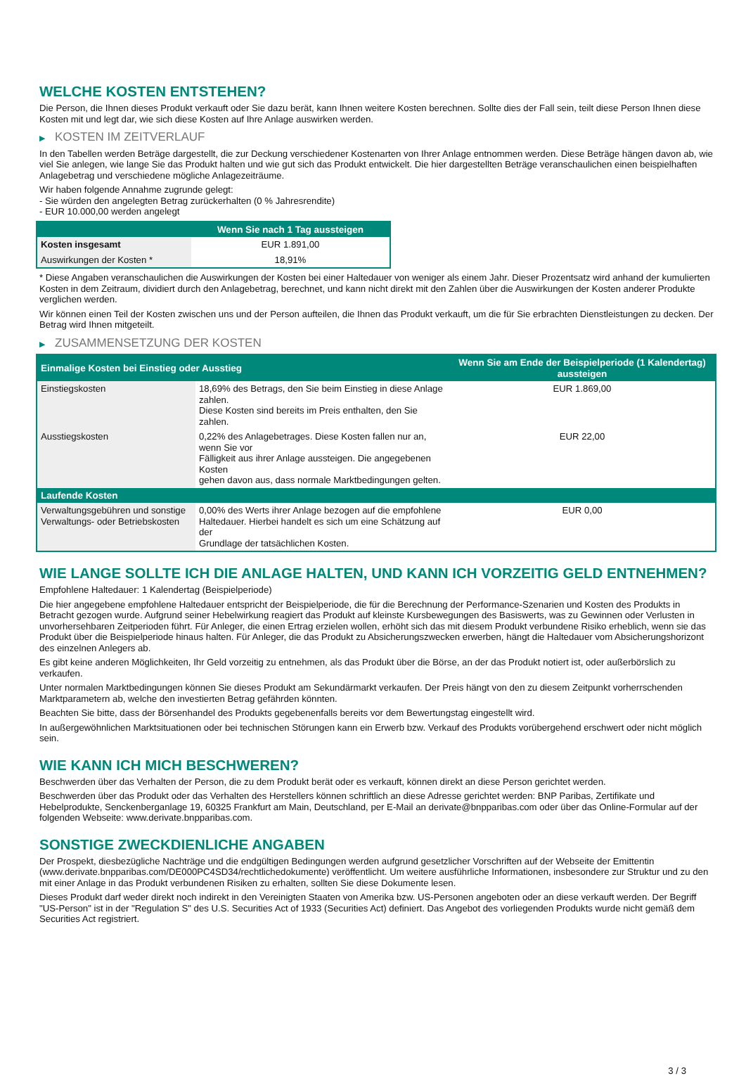WELCHE KOSTEN ENTSTEHEN?
Die Person, die Ihnen dieses Produkt verkauft oder Sie dazu berät, kann Ihnen weitere Kosten berechnen. Sollte dies der Fall sein, teilt diese Person Ihnen diese Kosten mit und legt dar, wie sich diese Kosten auf Ihre Anlage auswirken werden.
▶ KOSTEN IM ZEITVERLAUF
In den Tabellen werden Beträge dargestellt, die zur Deckung verschiedener Kostenarten von Ihrer Anlage entnommen werden. Diese Beträge hängen davon ab, wie viel Sie anlegen, wie lange Sie das Produkt halten und wie gut sich das Produkt entwickelt. Die hier dargestellten Beträge veranschaulichen einen beispielhaften Anlagebetrag und verschiedene mögliche Anlagezeiträume.
Wir haben folgende Annahme zugrunde gelegt:
- Sie würden den angelegten Betrag zurückerhalten (0 % Jahresrendite)
- EUR 10.000,00 werden angelegt
| | Wenn Sie nach 1 Tag aussteigen |
| --- | --- |
| Kosten insgesamt | EUR 1.891,00 |
| Auswirkungen der Kosten * | 18,91% |
* Diese Angaben veranschaulichen die Auswirkungen der Kosten bei einer Haltedauer von weniger als einem Jahr. Dieser Prozentsatz wird anhand der kumulierten Kosten in dem Zeitraum, dividiert durch den Anlagebetrag, berechnet, und kann nicht direkt mit den Zahlen über die Auswirkungen der Kosten anderer Produkte verglichen werden.
Wir können einen Teil der Kosten zwischen uns und der Person aufteilen, die Ihnen das Produkt verkauft, um die für Sie erbrachten Dienstleistungen zu decken. Der Betrag wird Ihnen mitgeteilt.
▶ ZUSAMMENSETZUNG DER KOSTEN
| Einmalige Kosten bei Einstieg oder Ausstieg | | Wenn Sie am Ende der Beispielperiode (1 Kalendertag) aussteigen |
| --- | --- | --- |
| Einstiegskosten | 18,69% des Betrags, den Sie beim Einstieg in diese Anlage zahlen. Diese Kosten sind bereits im Preis enthalten, den Sie zahlen. | EUR 1.869,00 |
| Ausstiegskosten | 0,22% des Anlagebetrages. Diese Kosten fallen nur an, wenn Sie vor Fälligkeit aus ihrer Anlage aussteigen. Die angegebenen Kosten gehen davon aus, dass normale Marktbedingungen gelten. | EUR 22,00 |
| Laufende Kosten | | |
| Verwaltungsgebühren und sonstige Verwaltungs- oder Betriebskosten | 0,00% des Werts ihrer Anlage bezogen auf die empfohlene Haltedauer. Hierbei handelt es sich um eine Schätzung auf der Grundlage der tatsächlichen Kosten. | EUR 0,00 |
WIE LANGE SOLLTE ICH DIE ANLAGE HALTEN, UND KANN ICH VORZEITIG GELD ENTNEHMEN?
Empfohlene Haltedauer: 1 Kalendertag (Beispielperiode)
Die hier angegebene empfohlene Haltedauer entspricht der Beispielperiode, die für die Berechnung der Performance-Szenarien und Kosten des Produkts in Betracht gezogen wurde. Aufgrund seiner Hebelwirkung reagiert das Produkt auf kleinste Kursbewegungen des Basiswerts, was zu Gewinnen oder Verlusten in unvorhersehbaren Zeitperioden führt. Für Anleger, die einen Ertrag erzielen wollen, erhöht sich das mit diesem Produkt verbundene Risiko erheblich, wenn sie das Produkt über die Beispielperiode hinaus halten. Für Anleger, die das Produkt zu Absicherungszwecken erwerben, hängt die Haltedauer vom Absicherungshorizont des einzelnen Anlegers ab.
Es gibt keine anderen Möglichkeiten, Ihr Geld vorzeitig zu entnehmen, als das Produkt über die Börse, an der das Produkt notiert ist, oder außerbörslich zu verkaufen.
Unter normalen Marktbedingungen können Sie dieses Produkt am Sekundärmarkt verkaufen. Der Preis hängt von den zu diesem Zeitpunkt vorherrschenden Marktparametern ab, welche den investierten Betrag gefährden könnten.
Beachten Sie bitte, dass der Börsenhandel des Produkts gegebenenfalls bereits vor dem Bewertungstag eingestellt wird.
In außergewöhnlichen Marktsituationen oder bei technischen Störungen kann ein Erwerb bzw. Verkauf des Produkts vorübergehend erschwert oder nicht möglich sein.
WIE KANN ICH MICH BESCHWEREN?
Beschwerden über das Verhalten der Person, die zu dem Produkt berät oder es verkauft, können direkt an diese Person gerichtet werden.
Beschwerden über das Produkt oder das Verhalten des Herstellers können schriftlich an diese Adresse gerichtet werden: BNP Paribas, Zertifikate und Hebelprodukte, Senckenberganlage 19, 60325 Frankfurt am Main, Deutschland, per E-Mail an derivate@bnpparibas.com oder über das Online-Formular auf der folgenden Webseite: www.derivate.bnpparibas.com.
SONSTIGE ZWECKDIENLICHE ANGABEN
Der Prospekt, diesbezügliche Nachträge und die endgültigen Bedingungen werden aufgrund gesetzlicher Vorschriften auf der Webseite der Emittentin (www.derivate.bnpparibas.com/DE000PC4SD34/rechtlichedokumente) veröffentlicht. Um weitere ausführliche Informationen, insbesondere zur Struktur und zu den mit einer Anlage in das Produkt verbundenen Risiken zu erhalten, sollten Sie diese Dokumente lesen.
Dieses Produkt darf weder direkt noch indirekt in den Vereinigten Staaten von Amerika bzw. US-Personen angeboten oder an diese verkauft werden. Der Begriff "US-Person" ist in der "Regulation S" des U.S. Securities Act of 1933 (Securities Act) definiert. Das Angebot des vorliegenden Produkts wurde nicht gemäß dem Securities Act registriert.
3 / 3